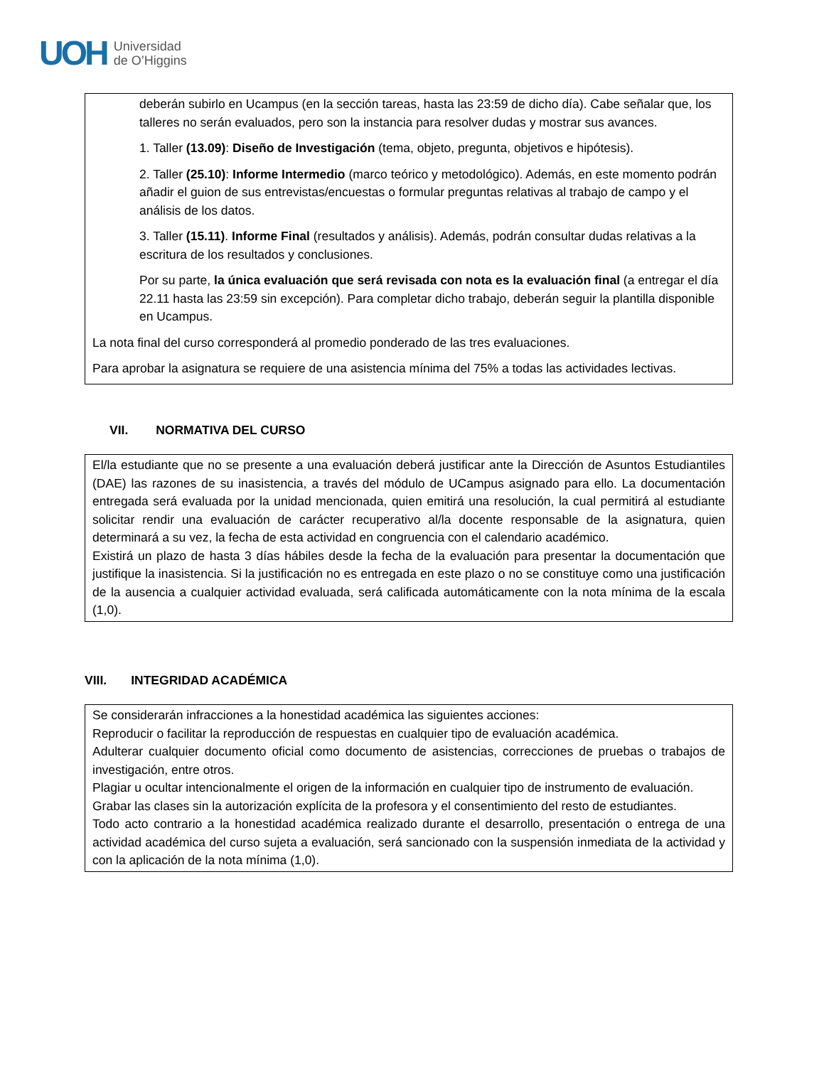UOH
Universidad
de O’Higgins
deberán subirlo en Ucampus (en la sección tareas, hasta las 23:59 de dicho día). Cabe señalar que, los talleres no serán evaluados, pero son la instancia para resolver dudas y mostrar sus avances.
1. Taller (13.09): Diseño de Investigación (tema, objeto, pregunta, objetivos e hipótesis).
2. Taller (25.10): Informe Intermedio (marco teórico y metodológico). Además, en este momento podrán añadir el guion de sus entrevistas/encuestas o formular preguntas relativas al trabajo de campo y el análisis de los datos.
3. Taller (15.11). Informe Final (resultados y análisis). Además, podrán consultar dudas relativas a la escritura de los resultados y conclusiones.
Por su parte, la única evaluación que será revisada con nota es la evaluación final (a entregar el día 22.11 hasta las 23:59 sin excepción). Para completar dicho trabajo, deberán seguir la plantilla disponible en Ucampus.
La nota final del curso corresponderá al promedio ponderado de las tres evaluaciones.
Para aprobar la asignatura se requiere de una asistencia mínima del 75% a todas las actividades lectivas.
VII. NORMATIVA DEL CURSO
El/la estudiante que no se presente a una evaluación deberá justificar ante la Dirección de Asuntos Estudiantiles (DAE) las razones de su inasistencia, a través del módulo de UCampus asignado para ello. La documentación entregada será evaluada por la unidad mencionada, quien emitirá una resolución, la cual permitirá al estudiante solicitar rendir una evaluación de carácter recuperativo al/la docente responsable de la asignatura, quien determinará a su vez, la fecha de esta actividad en congruencia con el calendario académico.
Existirá un plazo de hasta 3 días hábiles desde la fecha de la evaluación para presentar la documentación que justifique la inasistencia. Si la justificación no es entregada en este plazo o no se constituye como una justificación de la ausencia a cualquier actividad evaluada, será calificada automáticamente con la nota mínima de la escala (1,0).
VIII. INTEGRIDAD ACADÉMICA
Se considerarán infracciones a la honestidad académica las siguientes acciones:
Reproducir o facilitar la reproducción de respuestas en cualquier tipo de evaluación académica.
Adulterar cualquier documento oficial como documento de asistencias, correcciones de pruebas o trabajos de investigación, entre otros.
Plagiar u ocultar intencionalmente el origen de la información en cualquier tipo de instrumento de evaluación.
Grabar las clases sin la autorización explícita de la profesora y el consentimiento del resto de estudiantes.
Todo acto contrario a la honestidad académica realizado durante el desarrollo, presentación o entrega de una actividad académica del curso sujeta a evaluación, será sancionado con la suspensión inmediata de la actividad y con la aplicación de la nota mínima (1,0).